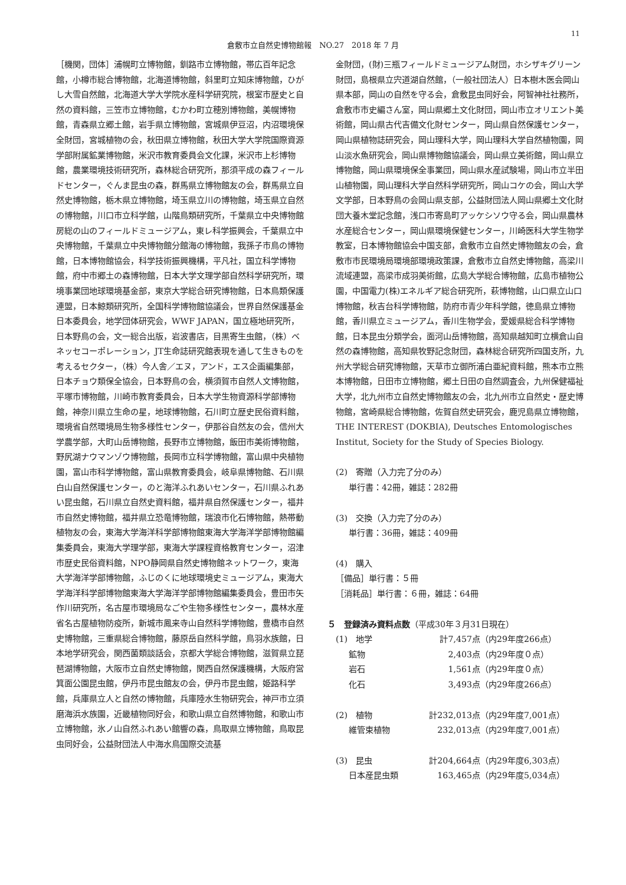11
倉敷市立自然史博物館報　NO.27　2018 年 7 月
［機関，団体］浦幌町立博物館，釧路市立博物館，帯広百年記念館，小樽市総合博物館，北海道博物館，斜里町立知床博物館，ひがし大雪自然館，北海道大学大学院水産科学研究院，根室市歴史と自然の資料館，三笠市立博物館，むかわ町立穂別博物館，美幌博物館，青森県立郷土館，岩手県立博物館，宮城県伊豆沼，内沼環境保全財団，宮城植物の会，秋田県立博物館，秋田大学大学院国際資源学部附属鉱業博物館，米沢市教育委員会文化課，米沢市上杉博物館，農業環境技術研究所，森林総合研究所，那須平成の森フィールドセンター，ぐんま昆虫の森，群馬県立博物館友の会，群馬県立自然史博物館，栃木県立博物館，埼玉県立川の博物館，埼玉県立自然の博物館，川口市立科学館，山階鳥類研究所，千葉県立中央博物館房総の山のフィールドミュージアム，東レ科学振興会，千葉県立中央博物館，千葉県立中央博物館分館海の博物館，我孫子市鳥の博物館，日本博物館協会，科学技術振興機構，平凡社，国立科学博物館，府中市郷土の森博物館，日本大学文理学部自然科学研究所，環境事業団地球環境基金部，東京大学総合研究博物館，日本鳥類保護連盟，日本鯨類研究所，全国科学博物館協議会，世界自然保護基金日本委員会，地学団体研究会，WWF JAPAN，国立極地研究所，日本野鳥の会，文一総合出版，岩波書店，目黒寄生虫館，（株）ベネッセコーポレーション，JT生命誌研究館表現を通して生きものを考えるセクター，（株）今人舎／エヌ，アンド，エス企画編集部，日本チョウ類保全協会，日本野鳥の会，横須賀市自然人文博物館，平塚市博物館，川崎市教育委員会，日本大学生物資源科学部博物館，神奈川県立生命の星，地球博物館，石川町立歴史民俗資料館，環境省自然環境局生物多様性センター，伊那谷自然友の会，信州大学農学部，大町山岳博物館，長野市立博物館，飯田市美術博物館，野尻湖ナウマンゾウ博物館，長岡市立科学博物館，富山県中央植物園，富山市科学博物館，富山県教育委員会，岐阜県博物館、石川県白山自然保護センター，のと海洋ふれあいセンター，石川県ふれあい昆虫館，石川県立自然史資料館，福井県自然保護センター，福井市自然史博物館，福井県立恐竜博物館，瑞浪市化石博物館，熱帯動植物友の会，東海大学海洋科学部博物館東海大学海洋学部博物館編集委員会，東海大学理学部，東海大学課程資格教育センター，沼津市歴史民俗資料館，NPO静岡県自然史博物館ネットワーク，東海大学海洋学部博物館，ふじのくに地球環境史ミュージアム，東海大学海洋科学部博物館東海大学海洋学部博物館編集委員会，豊田市矢作川研究所，名古屋市環境局なごや生物多様性センター，農林水産省名古屋植物防疫所，新城市鳳来寺山自然科学博物館，豊橋市自然史博物館，三重県総合博物館，藤原岳自然科学館，鳥羽水族館，日本地学研究会，関西菌類談話会，京都大学総合博物館，滋賀県立琵琶湖博物館，大阪市立自然史博物館，関西自然保護機構，大阪府営箕面公園昆虫館，伊丹市昆虫館友の会，伊丹市昆虫館，姫路科学館，兵庫県立人と自然の博物館，兵庫陸水生物研究会，神戸市立須磨海浜水族園，近畿植物同好会，和歌山県立自然博物館，和歌山市立博物館，氷ノ山自然ふれあい館響の森，鳥取県立博物館，鳥取昆虫同好会，公益財団法人中海水鳥国際交流基
金財団，(財)三瓶フィールドミュージアム財団，ホシザキグリーン財団，島根県立宍道湖自然館，（一般社団法人）日本樹木医会岡山県本部，岡山の自然を守る会，倉敷昆虫同好会，阿智神社社務所，倉敷市市史編さん室，岡山県郷土文化財団，岡山市立オリエント美術館，岡山県古代吉備文化財センター，岡山県自然保護センター，岡山県植物誌研究会，岡山理科大学，岡山理科大学自然植物園，岡山淡水魚研究会，岡山県博物館協議会，岡山県立美術館，岡山県立博物館，岡山県環境保全事業団，岡山県水産試験場，岡山市立半田山植物園，岡山理科大学自然科学研究所，岡山コケの会，岡山大学文学部，日本野鳥の会岡山県支部，公益財団法人岡山県郷土文化財団大養木堂記念館，浅口市寄島町アッケシソウ守る会，岡山県農林水産総合センター，岡山県環境保健センター，川崎医科大学生物学教室，日本博物館協会中国支部，倉敷市立自然史博物館友の会，倉敷市市民環境局環境部環境政策課，倉敷市立自然史博物館，高梁川流域連盟，高梁市成羽美術館，広島大学総合博物館，広島市植物公園，中国電力(株)エネルギア総合研究所，萩博物館，山口県立山口博物館，秋吉台科学博物館，防府市青少年科学館，徳島県立博物館，香川県立ミュージアム，香川生物学会，愛媛県総合科学博物館，日本昆虫分類学会，面河山岳博物館，高知県越知町立横倉山自然の森博物館，高知県牧野記念財団，森林総合研究所四国支所，九州大学総合研究博物館，天草市立御所浦白亜紀資料館，熊本市立熊本博物館，日田市立博物館，郷土日田の自然調査会，九州保健福祉大学，北九州市立自然史博物館友の会，北九州市立自然史・歴史博物館，宮崎県総合博物館，佐賀自然史研究会，鹿児島県立博物館， THE INTEREST (DOKBIA), Deutsches Entomologisches Institut, Society for the Study of Species Biology.
(2)　寄贈（入力完了分のみ）
単行書：42冊，雑誌：282冊
(3)　交換（入力完了分のみ）
単行書：36冊，雑誌：409冊
(4)　購入
［備品］単行書：５冊
［消耗品］単行書：６冊，雑誌：64冊
５　登録済み資料点数（平成30年３月31日現在）
| (1) 地学 | 計7,457点 | （内29年度266点） |
| 鉱物 | 2,403点 | （内29年度０点） |
| 岩石 | 1,561点 | （内29年度０点） |
| 化石 | 3,493点 | （内29年度266点） |
| (2) 植物 | 計232,013点 | （内29年度7,001点） |
| 維管束植物 | 232,013点 | （内29年度7,001点） |
| (3) 昆虫 | 計204,664点 | （内29年度6,303点） |
| 日本産昆虫類 | 163,465点 | （内29年度5,034点） |